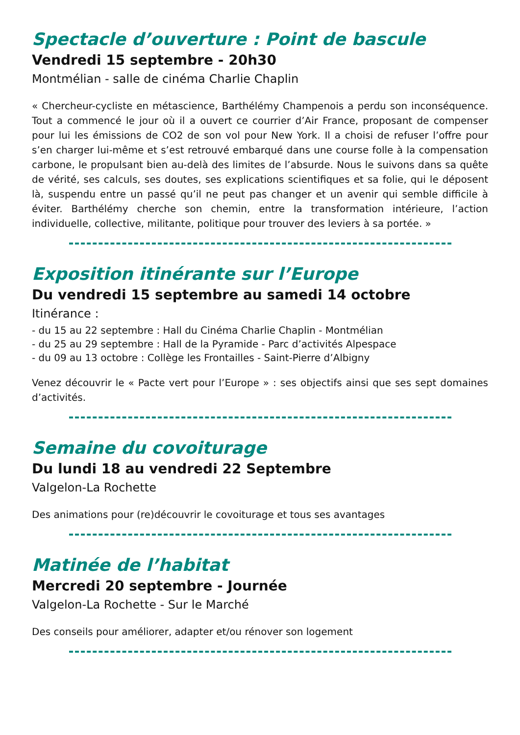Spectacle d’ouverture : Point de bascule
Vendredi 15 septembre - 20h30
Montmélian - salle de cinéma Charlie Chaplin
« Chercheur-cycliste en métascience, Barthélémy Champenois a perdu son inconséquence. Tout a commencé le jour où il a ouvert ce courrier d’Air France, proposant de compenser pour lui les émissions de CO2 de son vol pour New York. Il a choisi de refuser l’offre pour s’en charger lui-même et s’est retrouvé embarqué dans une course folle à la compensation carbone, le propulsant bien au-delà des limites de l’absurde. Nous le suivons dans sa quête de vérité, ses calculs, ses doutes, ses explications scientifiques et sa folie, qui le déposent là, suspendu entre un passé qu’il ne peut pas changer et un avenir qui semble difficile à éviter. Barthélémy cherche son chemin, entre la transformation intérieure, l’action individuelle, collective, militante, politique pour trouver des leviers à sa portée. »
Exposition itinérante sur l’Europe
Du vendredi 15 septembre au samedi 14 octobre
Itinérance :
- du 15 au 22 septembre : Hall du Cinéma Charlie Chaplin - Montmélian
- du 25 au 29 septembre : Hall de la Pyramide - Parc d’activités Alpespace
- du 09 au 13 octobre : Collège les Frontailles - Saint-Pierre d’Albigny
Venez découvrir le « Pacte vert pour l’Europe » : ses objectifs ainsi que ses sept domaines d’activités.
Semaine du covoiturage
Du lundi 18 au vendredi 22 Septembre
Valgelon-La Rochette
Des animations pour (re)découvrir le covoiturage et tous ses avantages
Matinée de l’habitat
Mercredi 20 septembre - Journée
Valgelon-La Rochette - Sur le Marché
Des conseils pour améliorer, adapter et/ou rénover son logement